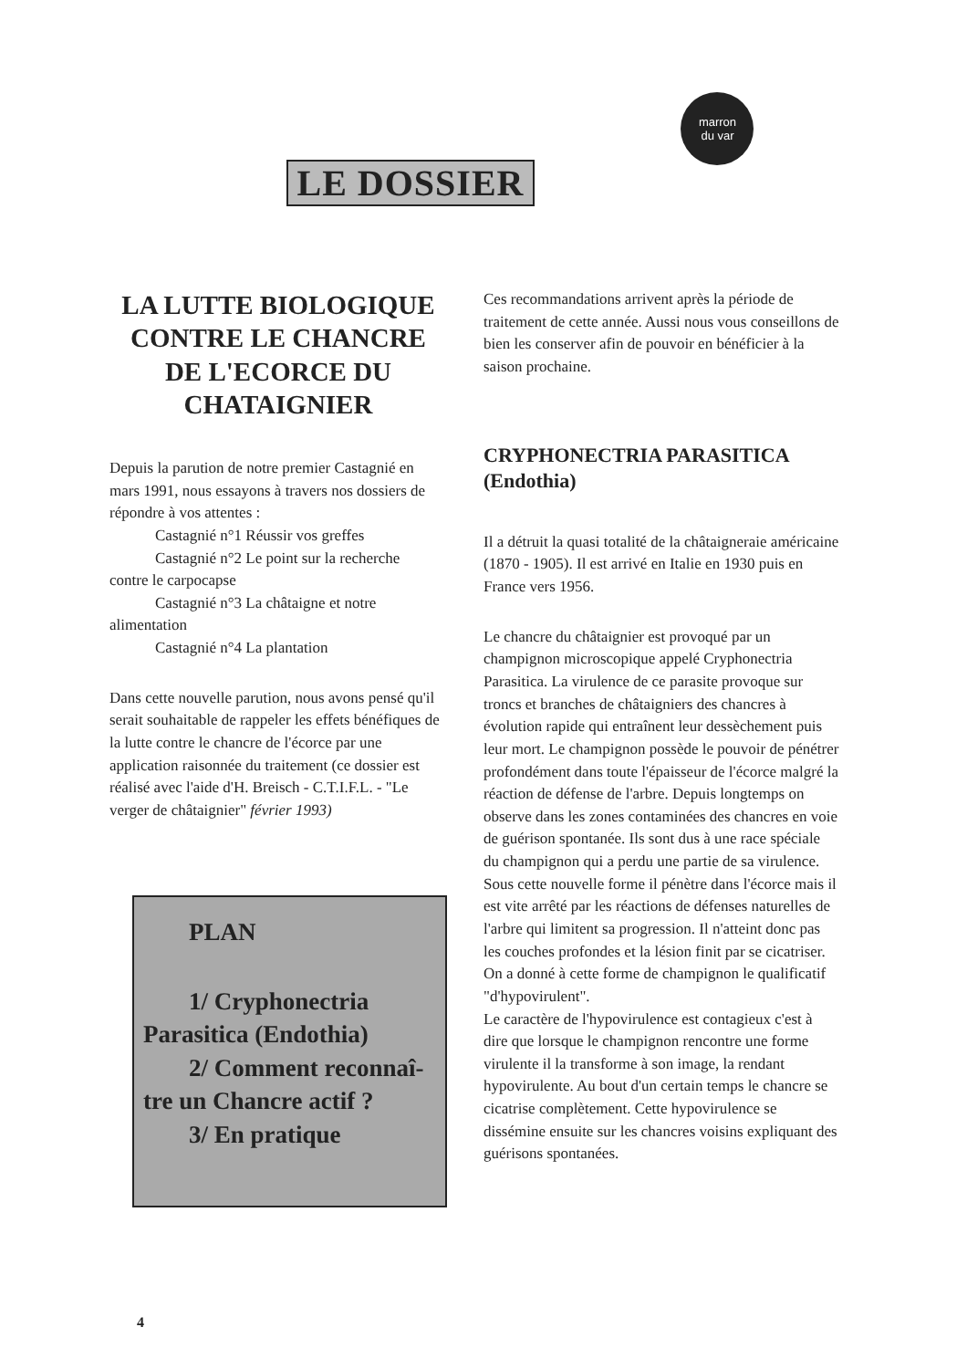LE DOSSIER
marron
du var
LA LUTTE BIOLOGIQUE CONTRE LE CHANCRE DE L'ECORCE DU CHATAIGNIER
Depuis la parution de notre premier Castagnié en mars 1991, nous essayons à travers nos dossiers de répondre à vos attentes :
Castagnié n°1 Réussir vos greffes
Castagnié n°2 Le point sur la recherche
contre le carpocapse
Castagnié n°3 La châtaigne et notre
alimentation
Castagnié n°4 La plantation
Dans cette nouvelle parution, nous avons pensé qu'il serait souhaitable de rappeler les effets bénéfiques de la lutte contre le chancre de l'écorce par une application raisonnée du traitement (ce dossier est réalisé avec l'aide d'H. Breisch - C.T.I.F.L. - "Le verger de châtaignier" février 1993)
PLAN
1/ Cryphonectria
Parasitica (Endothia)
2/ Comment reconnaî-
tre un Chancre actif ?
3/ En pratique
Ces recommandations arrivent après la période de traitement de cette année. Aussi nous vous conseillons de bien les conserver afin de pouvoir en bénéficier à la saison prochaine.
CRYPHONECTRIA PARASITICA (Endothia)
Il a détruit la quasi totalité de la châtaigneraie américaine (1870 - 1905). Il est arrivé en Italie en 1930 puis en France vers 1956.
Le chancre du châtaignier est provoqué par un champignon microscopique appelé Cryphonectria Parasitica. La virulence de ce parasite provoque sur troncs et branches de châtaigniers des chancres à évolution rapide qui entraînent leur dessèchement puis leur mort. Le champignon possède le pouvoir de pénétrer profondément dans toute l'épaisseur de l'écorce malgré la réaction de défense de l'arbre. Depuis longtemps on observe dans les zones contaminées des chancres en voie de guérison spontanée. Ils sont dus à une race spéciale du champignon qui a perdu une partie de sa virulence. Sous cette nouvelle forme il pénètre dans l'écorce mais il est vite arrêté par les réactions de défenses naturelles de l'arbre qui limitent sa progression. Il n'atteint donc pas les couches profondes et la lésion finit par se cicatriser. On a donné à cette forme de champignon le qualificatif "d'hypovirulent".
Le caractère de l'hypovirulence est contagieux c'est à dire que lorsque le champignon rencontre une forme virulente il la transforme à son image, la rendant hypovirulente. Au bout d'un certain temps le chancre se cicatrise complètement. Cette hypovirulence se dissémine ensuite sur les chancres voisins expliquant des guérisons spontanées.
4